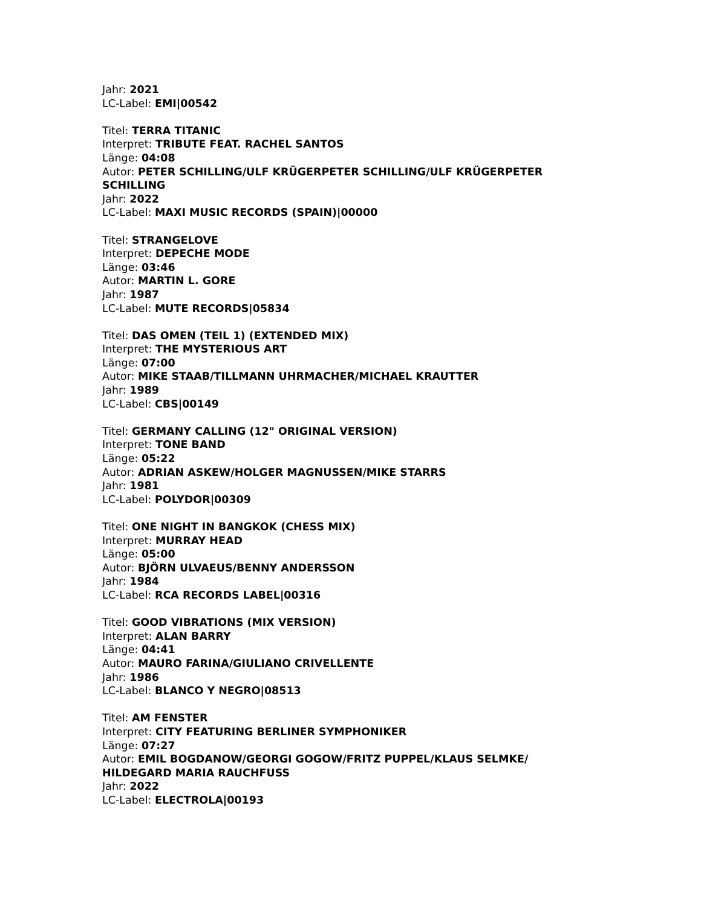Jahr: 2021
LC-Label: EMI|00542
Titel: TERRA TITANIC
Interpret: TRIBUTE FEAT. RACHEL SANTOS
Länge: 04:08
Autor: PETER SCHILLING/ULF KRÜGERPETER SCHILLING/ULF KRÜGERPETER SCHILLING
Jahr: 2022
LC-Label: MAXI MUSIC RECORDS (SPAIN)|00000
Titel: STRANGELOVE
Interpret: DEPECHE MODE
Länge: 03:46
Autor: MARTIN L. GORE
Jahr: 1987
LC-Label: MUTE RECORDS|05834
Titel: DAS OMEN (TEIL 1) (EXTENDED MIX)
Interpret: THE MYSTERIOUS ART
Länge: 07:00
Autor: MIKE STAAB/TILLMANN UHRMACHER/MICHAEL KRAUTTER
Jahr: 1989
LC-Label: CBS|00149
Titel: GERMANY CALLING (12" ORIGINAL VERSION)
Interpret: TONE BAND
Länge: 05:22
Autor: ADRIAN ASKEW/HOLGER MAGNUSSEN/MIKE STARRS
Jahr: 1981
LC-Label: POLYDOR|00309
Titel: ONE NIGHT IN BANGKOK (CHESS MIX)
Interpret: MURRAY HEAD
Länge: 05:00
Autor: BJÖRN ULVAEUS/BENNY ANDERSSON
Jahr: 1984
LC-Label: RCA RECORDS LABEL|00316
Titel: GOOD VIBRATIONS (MIX VERSION)
Interpret: ALAN BARRY
Länge: 04:41
Autor: MAURO FARINA/GIULIANO CRIVELLENTE
Jahr: 1986
LC-Label: BLANCO Y NEGRO|08513
Titel: AM FENSTER
Interpret: CITY FEATURING BERLINER SYMPHONIKER
Länge: 07:27
Autor: EMIL BOGDANOW/GEORGI GOGOW/FRITZ PUPPEL/KLAUS SELMKE/ HILDEGARD MARIA RAUCHFUSS
Jahr: 2022
LC-Label: ELECTROLA|00193